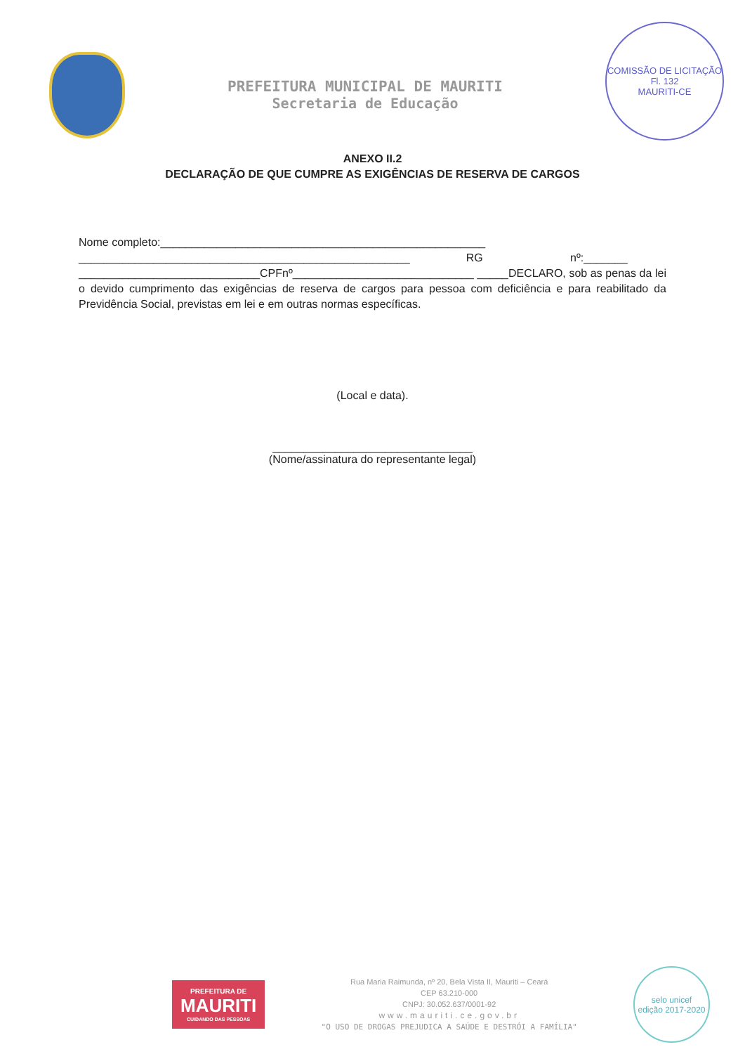PREFEITURA MUNICIPAL DE MAURITI
Secretaria de Educação
COMISSÃO DE LICITAÇÃO
Fl. 132
MAURITI-CE
ANEXO II.2
DECLARAÇÃO DE QUE CUMPRE AS EXIGÊNCIAS DE RESERVA DE CARGOS
Nome completo:____________________________________________________
_____________________________________________________ RG nº:_______
_____________________________CPFnº_____________________________ _____DECLARO, sob as penas da lei o devido cumprimento das exigências de reserva de cargos para pessoa com deficiência e para reabilitado da Previdência Social, previstas em lei e em outras normas específicas.
(Local e data).
________________________________
(Nome/assinatura do representante legal)
PREFEITURA DE
MAURITI
CUIDANDO DAS PESSOAS
Rua Maria Raimunda, nº 20, Bela Vista II, Mauriti – Ceará
CEP 63.210-000
CNPJ: 30.052.637/0001-92
www.mauriti.ce.gov.br
"O USO DE DROGAS PREJUDICA A SAÚDE E DESTRÓI A FAMÍLIA"
selo unicef
edição 2017-2020